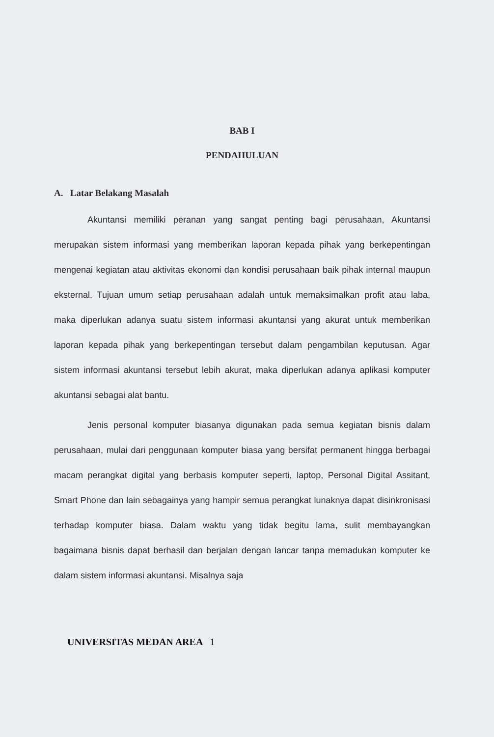BAB I
PENDAHULUAN
A. Latar Belakang Masalah
Akuntansi memiliki peranan yang sangat penting bagi perusahaan, Akuntansi merupakan sistem informasi yang memberikan laporan kepada pihak yang berkepentingan mengenai kegiatan atau aktivitas ekonomi dan kondisi perusahaan baik pihak internal maupun eksternal. Tujuan umum setiap perusahaan adalah untuk memaksimalkan profit atau laba, maka diperlukan adanya suatu sistem informasi akuntansi yang akurat untuk memberikan laporan kepada pihak yang berkepentingan tersebut dalam pengambilan keputusan. Agar sistem informasi akuntansi tersebut lebih akurat, maka diperlukan adanya aplikasi komputer akuntansi sebagai alat bantu.
Jenis personal komputer biasanya digunakan pada semua kegiatan bisnis dalam perusahaan, mulai dari penggunaan komputer biasa yang bersifat permanent hingga berbagai macam perangkat digital yang berbasis komputer seperti, laptop, Personal Digital Assitant, Smart Phone dan lain sebagainya yang hampir semua perangkat lunaknya dapat disinkronisasi terhadap komputer biasa. Dalam waktu yang tidak begitu lama, sulit membayangkan bagaimana bisnis dapat berhasil dan berjalan dengan lancar tanpa memadukan komputer ke dalam sistem informasi akuntansi. Misalnya saja
UNIVERSITAS MEDAN AREA 1